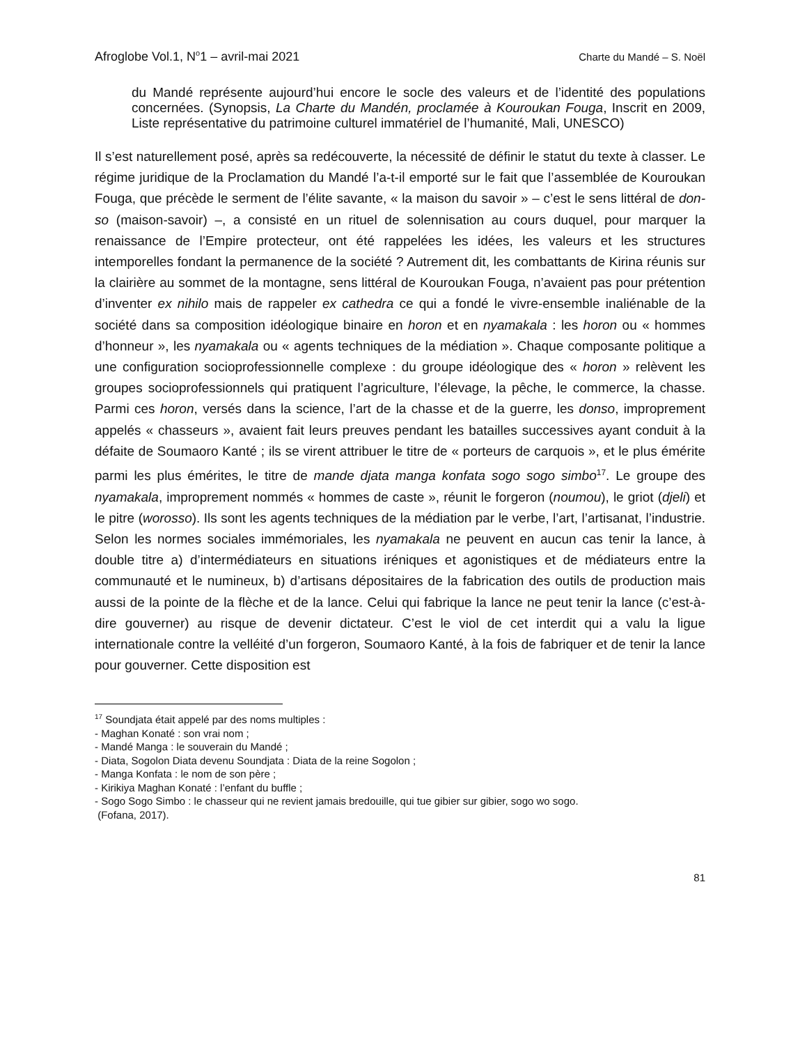Afroglobe Vol.1, N<sup>o</sup>1 – avril-mai 2021 Charte du Mandé – S. Noël
du Mandé représente aujourd’hui encore le socle des valeurs et de l’identité des populations concernées. (Synopsis, La Charte du Mandén, proclamée à Kouroukan Fouga, Inscrit en 2009, Liste représentative du patrimoine culturel immatériel de l’humanité, Mali, UNESCO)
Il s’est naturellement posé, après sa redécouverte, la nécessité de définir le statut du texte à classer. Le régime juridique de la Proclamation du Mandé l’a-t-il emporté sur le fait que l’assemblée de Kouroukan Fouga, que précède le serment de l’élite savante, « la maison du savoir » – c’est le sens littéral de don-so (maison-savoir) –, a consisté en un rituel de solennisation au cours duquel, pour marquer la renaissance de l’Empire protecteur, ont été rappelées les idées, les valeurs et les structures intemporelles fondant la permanence de la société ? Autrement dit, les combattants de Kirina réunis sur la clairière au sommet de la montagne, sens littéral de Kouroukan Fouga, n’avaient pas pour prétention d’inventer ex nihilo mais de rappeler ex cathedra ce qui a fondé le vivre-ensemble inaliénable de la société dans sa composition idéologique binaire en horon et en nyamakala : les horon ou « hommes d’honneur », les nyamakala ou « agents techniques de la médiation ». Chaque composante politique a une configuration socioprofessionnelle complexe : du groupe idéologique des « horon » relèvent les groupes socioprofessionnels qui pratiquent l’agriculture, l’élevage, la pêche, le commerce, la chasse. Parmi ces horon, versés dans la science, l’art de la chasse et de la guerre, les donso, improprement appelés « chasseurs », avaient fait leurs preuves pendant les batailles successives ayant conduit à la défaite de Soumaoro Kanté ; ils se virent attribuer le titre de « porteurs de carquois », et le plus émérite parmi les plus émérites, le titre de mande djata manga konfata sogo sogo simbo<sup>17</sup>. Le groupe des nyamakala, improprement nommés « hommes de caste », réunit le forgeron (noumou), le griot (djeli) et le pitre (worosso). Ils sont les agents techniques de la médiation par le verbe, l’art, l’artisanat, l’industrie. Selon les normes sociales immémoriales, les nyamakala ne peuvent en aucun cas tenir la lance, à double titre a) d’intermédiateurs en situations iréniques et agonistiques et de médiateurs entre la communauté et le numineux, b) d’artisans dépositaires de la fabrication des outils de production mais aussi de la pointe de la flèche et de la lance. Celui qui fabrique la lance ne peut tenir la lance (c’est-à-dire gouverner) au risque de devenir dictateur. C’est le viol de cet interdit qui a valu la ligue internationale contre la velléité d’un forgeron, Soumaoro Kanté, à la fois de fabriquer et de tenir la lance pour gouverner. Cette disposition est
<sup>17</sup> Soundjata était appelé par des noms multiples :
- Maghan Konaté : son vrai nom ;
- Mandé Manga : le souverain du Mandé ;
- Diata, Sogolon Diata devenu Soundjata : Diata de la reine Sogolon ;
- Manga Konfata : le nom de son père ;
- Kirikiya Maghan Konaté : l’enfant du buffle ;
- Sogo Sogo Simbo : le chasseur qui ne revient jamais bredouille, qui tue gibier sur gibier, sogo wo sogo.
(Fofana, 2017).
81